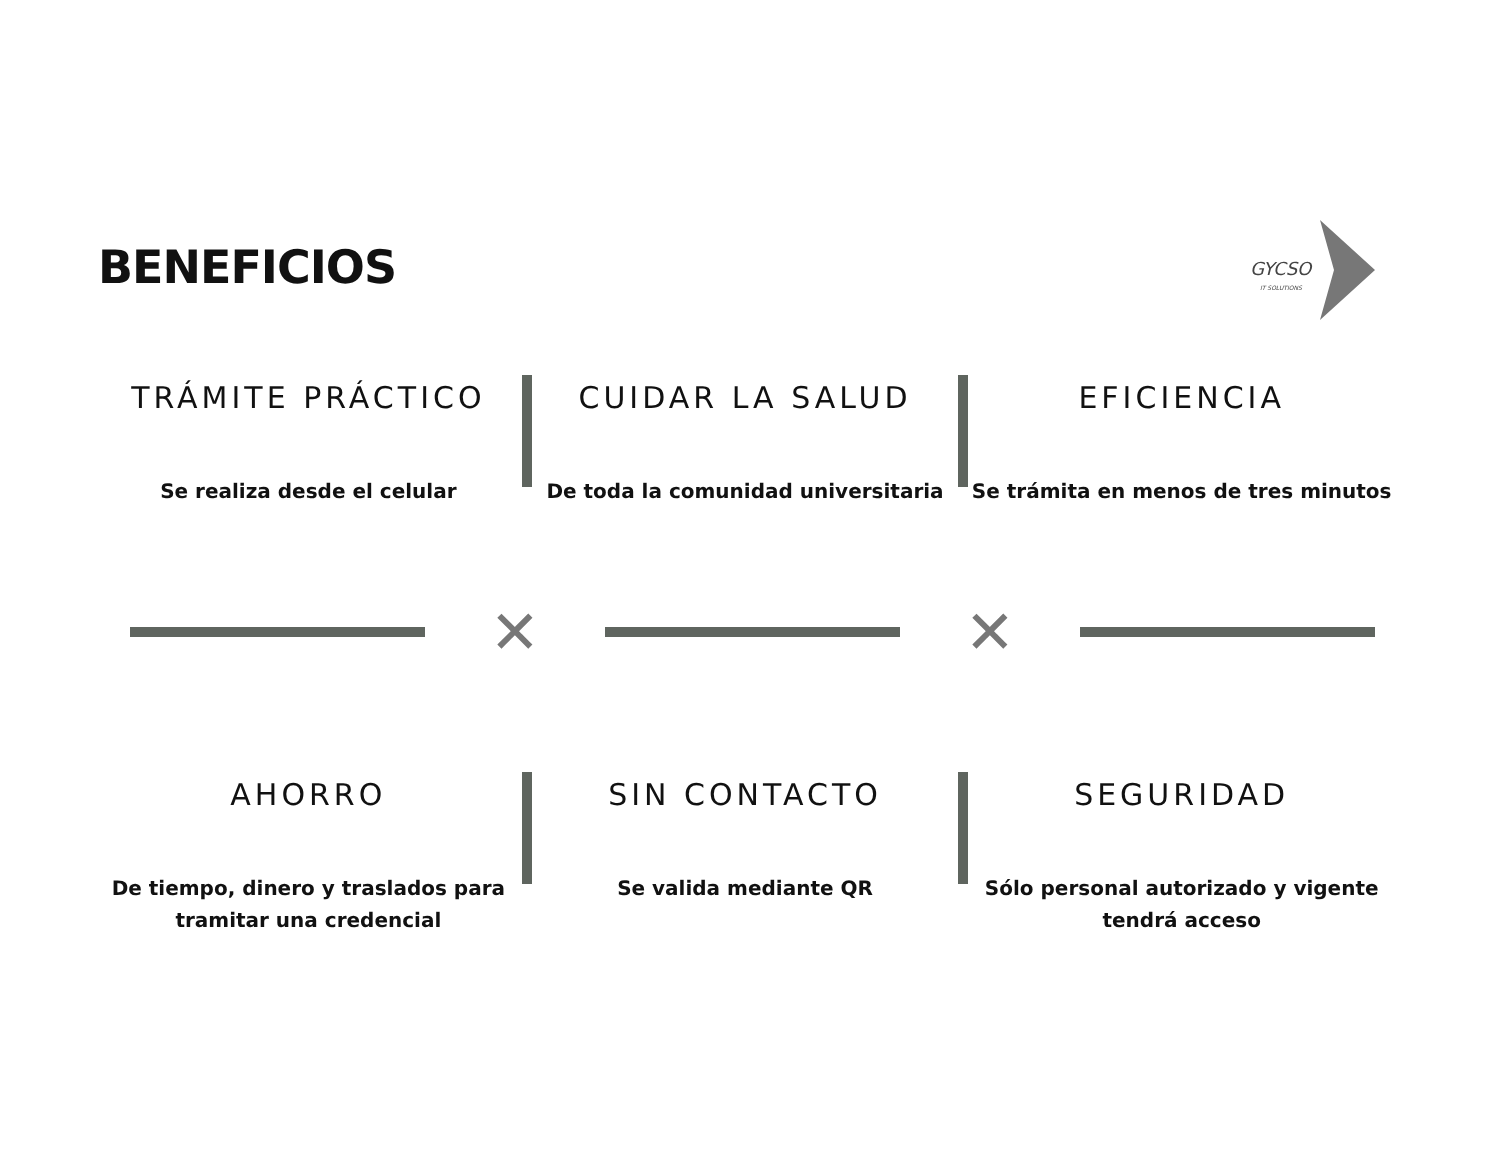BENEFICIOS
GYCSO
IT SOLUTIONS
TRÁMITE PRÁCTICO
Se realiza desde el celular
CUIDAR LA SALUD
De toda la comunidad universitaria
EFICIENCIA
Se trámita en menos de tres minutos
✕ ✕
AHORRO
De tiempo, dinero y traslados para tramitar una credencial
SIN CONTACTO
Se valida mediante QR
SEGURIDAD
Sólo personal autorizado y vigente tendrá acceso